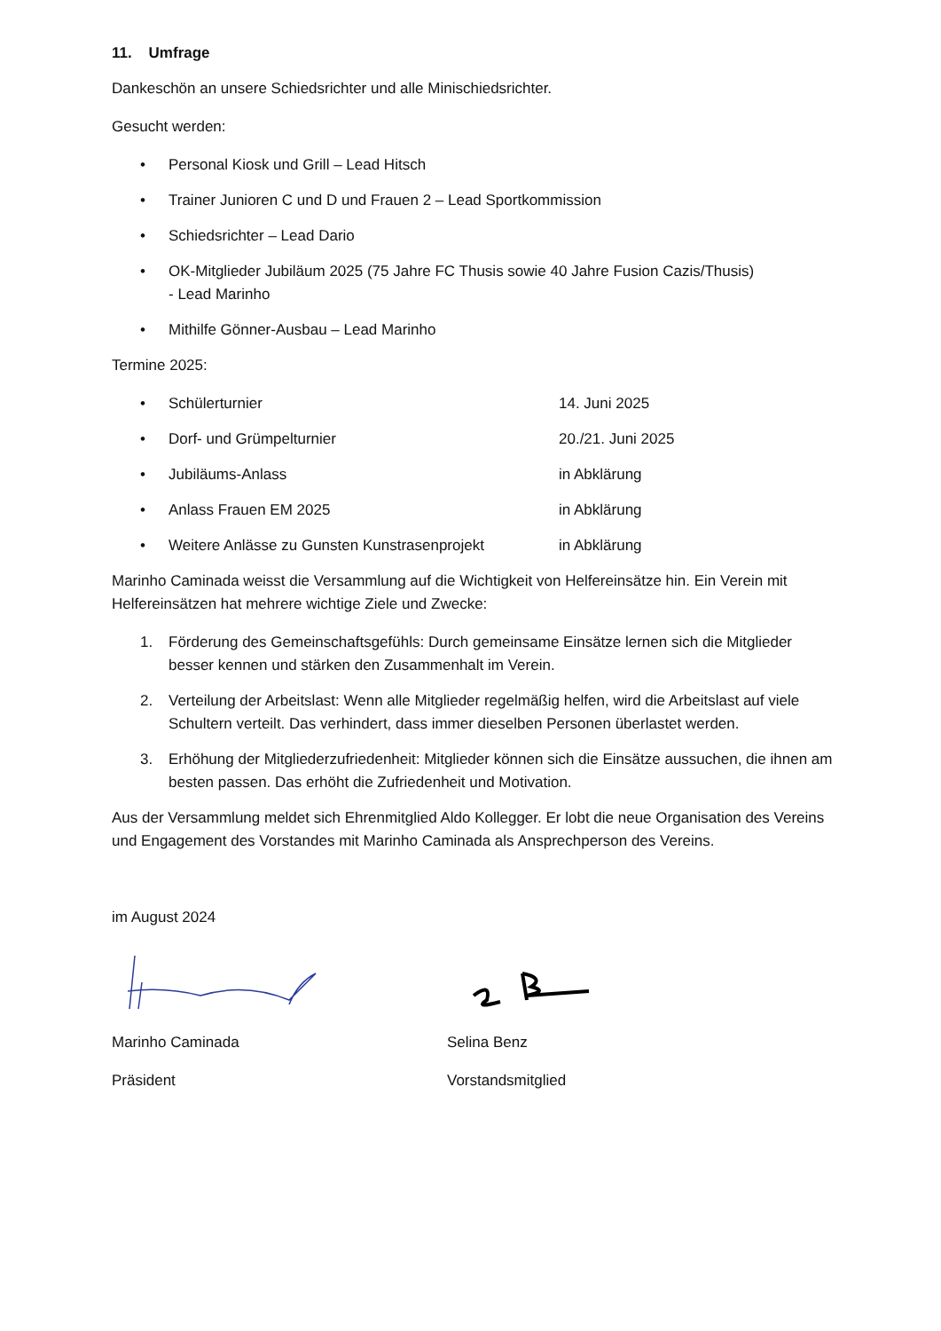11. Umfrage
Dankeschön an unsere Schiedsrichter und alle Minischiedsrichter.
Gesucht werden:
• Personal Kiosk und Grill – Lead Hitsch
• Trainer Junioren C und D und Frauen 2 – Lead Sportkommission
• Schiedsrichter – Lead Dario
• OK-Mitglieder Jubiläum 2025 (75 Jahre FC Thusis sowie 40 Jahre Fusion Cazis/Thusis)
- Lead Marinho
• Mithilfe Gönner-Ausbau – Lead Marinho
Termine 2025:
• Schülerturnier 14. Juni 2025
• Dorf- und Grümpelturnier 20./21. Juni 2025
• Jubiläums-Anlass in Abklärung
• Anlass Frauen EM 2025 in Abklärung
• Weitere Anlässe zu Gunsten Kunstrasenprojekt in Abklärung
Marinho Caminada weisst die Versammlung auf die Wichtigkeit von Helfereinsätze hin. Ein Verein mit Helfereinsätzen hat mehrere wichtige Ziele und Zwecke:
1. Förderung des Gemeinschaftsgefühls: Durch gemeinsame Einsätze lernen sich die Mitglieder besser kennen und stärken den Zusammenhalt im Verein.
2. Verteilung der Arbeitslast: Wenn alle Mitglieder regelmäßig helfen, wird die Arbeitslast auf viele Schultern verteilt. Das verhindert, dass immer dieselben Personen überlastet werden.
3. Erhöhung der Mitgliederzufriedenheit: Mitglieder können sich die Einsätze aussuchen, die ihnen am besten passen. Das erhöht die Zufriedenheit und Motivation.
Aus der Versammlung meldet sich Ehrenmitglied Aldo Kollegger. Er lobt die neue Organisation des Vereins und Engagement des Vorstandes mit Marinho Caminada als Ansprechperson des Vereins.
im August 2024
Marinho Caminada
Präsident
Selina Benz
Vorstandsmitglied